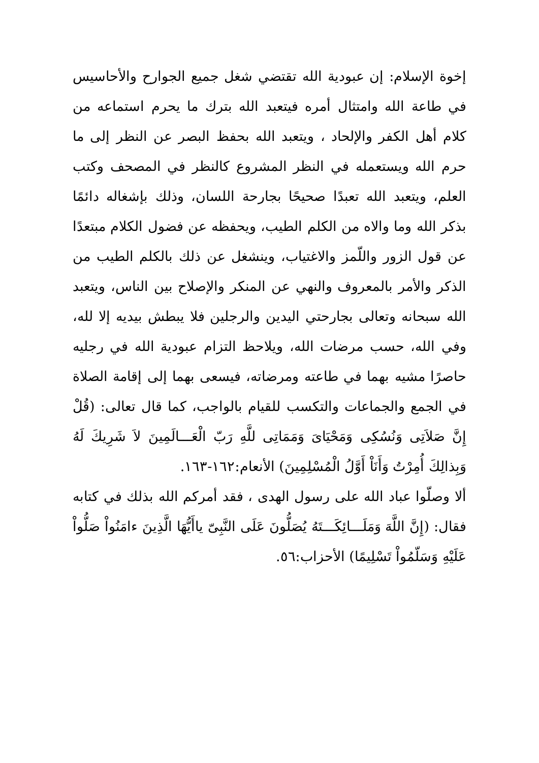إخوة الإسلام: إن عبودية الله تقتضي شغل جميع الجوارح والأحاسيس في طاعة الله وامتثال أمره فيتعبد الله بترك ما يحرم استماعه من كلام أهل الكفر والإلحاد ، ويتعبد الله بحفظ البصر عن النظر إلى ما حرم الله ويستعمله في النظر المشروع كالنظر في المصحف وكتب العلم، ويتعبد الله تعبدًا صحيحًا بجارحة اللسان، وذلك بإشغاله دائمًا بذكر الله وما والاه من الكلم الطيب، ويحفظه عن فضول الكلام مبتعدًا عن قول الزور واللّمز والاغتياب، وينشغل عن ذلك بالكلم الطيب من الذكر والأمر بالمعروف والنهي عن المنكر والإصلاح بين الناس، ويتعبد الله سبحانه وتعالى بجارحتي اليدين والرجلين فلا يبطش بيديه إلا لله، وفي الله، حسب مرضات الله، ويلاحظ التزام عبودية الله في رجليه حاصرًا مشيه بهما في طاعته ومرضاته، فيسعى بهما إلى إقامة الصلاة في الجمع والجماعات والتكسب للقيام بالواجب، كما قال تعالى: (قُلْ إِنَّ صَلاَتِى وَنُسُكِى وَمَحْيَاىَ وَمَمَاتِى للَّهِ رَبّ الْعَـــالَمِينَ لاَ شَرِيكَ لَهُ وَبِذالِكَ أُمِرْتُ وَأَنَاْ أَوَّلُ الْمُسْلِمِينَ) الأنعام:١٦٢-١٦٣.
ألا وصلّوا عباد الله على رسول الهدى ، فقد أمركم الله بذلك في كتابه فقال: (إِنَّ اللَّهَ وَمَلَـــائِكَـــتَهُ يُصَلُّونَ عَلَى النَّبِىّ ياأَيُّهَا الَّذِينَ ءامَنُواْ صَلُّواْ عَلَيْهِ وَسَلّمُواْ تَسْلِيمًا) الأحزاب:٥٦.